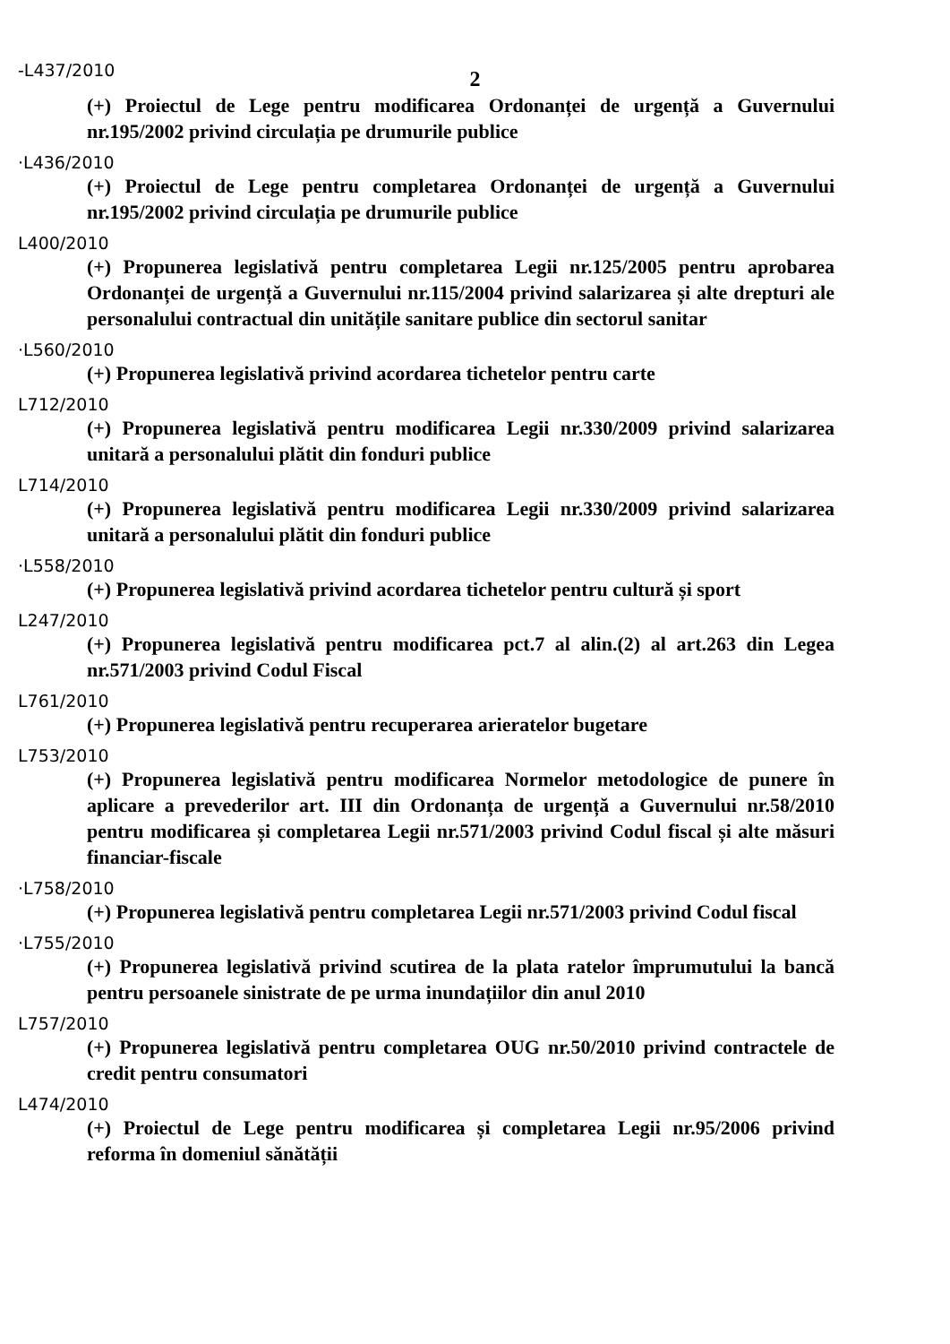-L437/2010
2
(+) Proiectul de Lege pentru modificarea Ordonanței de urgență a Guvernului nr.195/2002 privind circulația pe drumurile publice
·L436/2010
(+) Proiectul de Lege pentru completarea Ordonanței de urgență a Guvernului nr.195/2002 privind circulația pe drumurile publice
L400/2010
(+) Propunerea legislativă pentru completarea Legii nr.125/2005 pentru aprobarea Ordonanței de urgență a Guvernului nr.115/2004 privind salarizarea și alte drepturi ale personalului contractual din unitățile sanitare publice din sectorul sanitar
·L560/2010
(+) Propunerea legislativă privind acordarea tichetelor pentru carte
L712/2010
(+) Propunerea legislativă pentru modificarea Legii nr.330/2009 privind salarizarea unitară a personalului plătit din fonduri publice
L714/2010
(+) Propunerea legislativă pentru modificarea Legii nr.330/2009 privind salarizarea unitară a personalului plătit din fonduri publice
·L558/2010
(+) Propunerea legislativă privind acordarea tichetelor pentru cultură și sport
L247/2010
(+) Propunerea legislativă pentru modificarea pct.7 al alin.(2) al art.263 din Legea nr.571/2003 privind Codul Fiscal
L761/2010
(+) Propunerea legislativă pentru recuperarea arieratelor bugetare
L753/2010
(+) Propunerea legislativă pentru modificarea Normelor metodologice de punere în aplicare a prevederilor art. III din Ordonanța de urgență a Guvernului nr.58/2010 pentru modificarea și completarea Legii nr.571/2003 privind Codul fiscal și alte măsuri financiar-fiscale
·L758/2010
(+) Propunerea legislativă pentru completarea Legii nr.571/2003 privind Codul fiscal
·L755/2010
(+) Propunerea legislativă privind scutirea de la plata ratelor împrumutului la bancă pentru persoanele sinistrate de pe urma inundațiilor din anul 2010
L757/2010
(+) Propunerea legislativă pentru completarea OUG nr.50/2010 privind contractele de credit pentru consumatori
L474/2010
(+) Proiectul de Lege pentru modificarea și completarea Legii nr.95/2006 privind reforma în domeniul sănătății